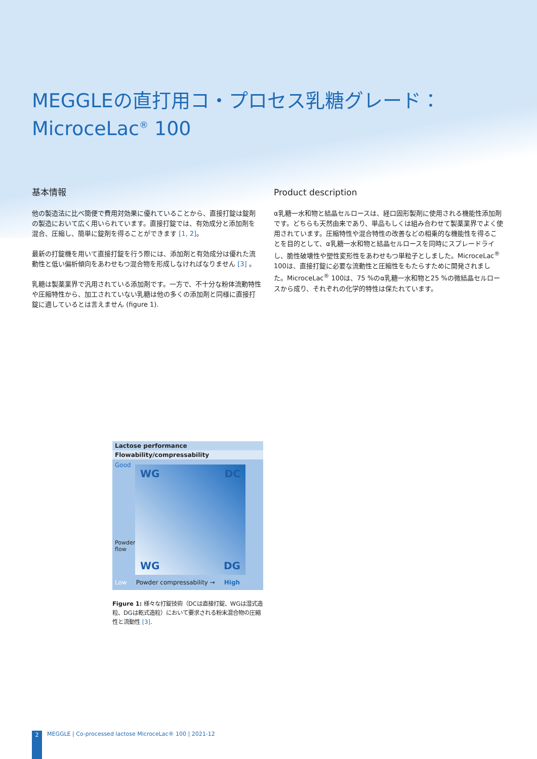MEGGLEの直打用コ・プロセス乳糖グレード：
MicroceLac<sup>®</sup> 100
基本情報
他の製造法に比べ簡便で費用対効果に優れていることから、直接打錠は錠剤の製造において広く用いられています。直接打錠では、有効成分と添加剤を混合、圧縮し、簡単に錠剤を得ることができます [1, 2]。
最新の打錠機を用いて直接打錠を行う際には、添加剤と有効成分は優れた流動性と低い偏析傾向をあわせもつ混合物を形成しなければなりません [3] 。
乳糖は製薬業界で汎用されている添加剤です。一方で、不十分な粉体流動特性や圧縮特性から、加工されていない乳糖は他の多くの添加剤と同様に直接打錠に適しているとは言えません (figure 1).
Product description
α乳糖一水和物と結晶セルロースは、経口固形製剤に使用される機能性添加剤です。どちらも天然由来であり、単品もしくは組み合わせて製薬業界でよく使用されています。圧縮特性や混合特性の改善などの相乗的な機能性を得ることを目的として、α乳糖一水和物と結晶セルロースを同時にスプレードライし、脆性破壊性や塑性変形性をあわせもつ単粒子としました。MicroceLac<sup>®</sup> 100は、直接打錠に必要な流動性と圧縮性をもたらすために開発されました。MicroceLac<sup>®</sup> 100は、75 %のα乳糖一水和物と25 %の微結晶セルロースから成り、それぞれの化学的特性は保たれています。
Lactose performance
Flowability/compressability
Good
Powder flow
WG
DC
WG
DG
Low Powder compressability → High
Figure 1: 様々な打錠技術（DCは直接打錠、WGは湿式造粒、DGは乾式造粒）において要求される粉末混合物の圧縮性と流動性 [3].
2 MEGGLE | Co-processed lactose MicroceLac® 100 | 2021-12